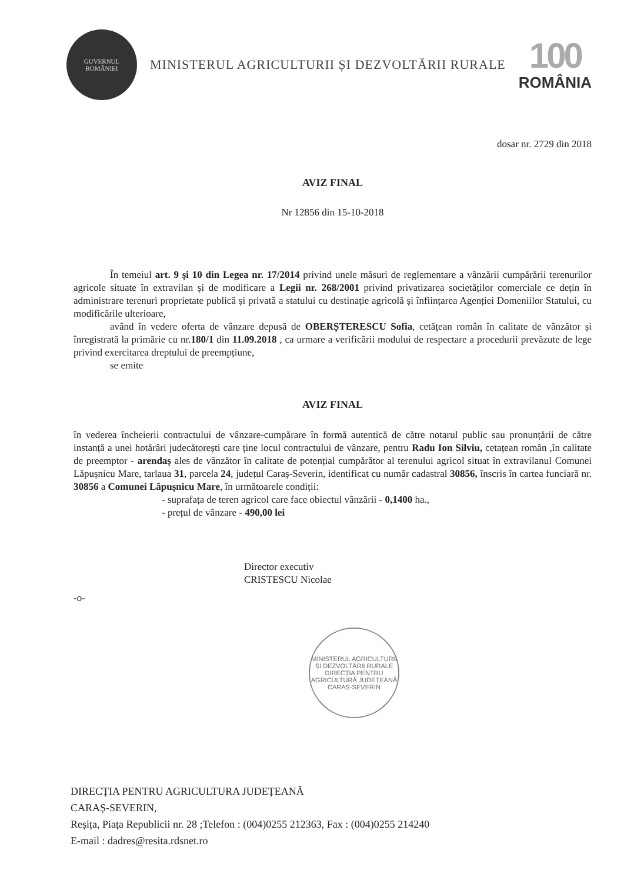GUVERNUL
ROMÂNIEI
MINISTERUL AGRICULTURII ȘI DEZVOLTĂRII RURALE
100
ROMÂNIA
dosar nr. 2729 din 2018
AVIZ FINAL
Nr 12856 din 15-10-2018
În temeiul art. 9 și 10 din Legea nr. 17/2014 privind unele măsuri de reglementare a vânzării cumpărării terenurilor agricole situate în extravilan și de modificare a Legii nr. 268/2001 privind privatizarea societăților comerciale ce dețin în administrare terenuri proprietate publică și privată a statului cu destinație agricolă și înființarea Agenției Domeniilor Statului, cu modificările ulterioare,
având în vedere oferta de vânzare depusă de OBERȘTERESCU Sofia, cetățean român în calitate de vânzător și înregistrată la primărie cu nr.180/1 din 11.09.2018 , ca urmare a verificării modului de respectare a procedurii prevăzute de lege privind exercitarea dreptului de preempțiune,
se emite
AVIZ FINAL
în vederea încheierii contractului de vânzare-cumpărare în formă autentică de către notarul public sau pronunțării de către instanță a unei hotărâri judecătorești care ține locul contractului de vânzare, pentru Radu Ion Silviu, cetațean român ,în calitate de preemptor - arendaș ales de vânzător în calitate de potențial cumpărător al terenului agricol situat în extravilanul Comunei Lăpușnicu Mare, tarlaua 31, parcela 24, județul Caraș-Severin, identificat cu număr cadastral 30856, înscris în cartea funciară nr. 30856 a Comunei Lăpușnicu Mare, în următoarele condiții:
- suprafața de teren agricol care face obiectul vânzării - 0,1400 ha.,
- prețul de vânzare - 490,00 lei
Director executiv
CRISTESCU Nicolae
-o-
MINISTERUL AGRICULTURII ȘI DEZVOLTĂRII RURALE
DIRECȚIA PENTRU AGRICULTURĂ JUDEȚEANĂ CARAȘ-SEVERIN
DIRECȚIA PENTRU AGRICULTURA JUDEȚEANĂ
CARAȘ-SEVERIN,
Reșița, Piața Republicii nr. 28 ;Telefon : (004)0255 212363, Fax : (004)0255 214240
E-mail : dadres@resita.rdsnet.ro